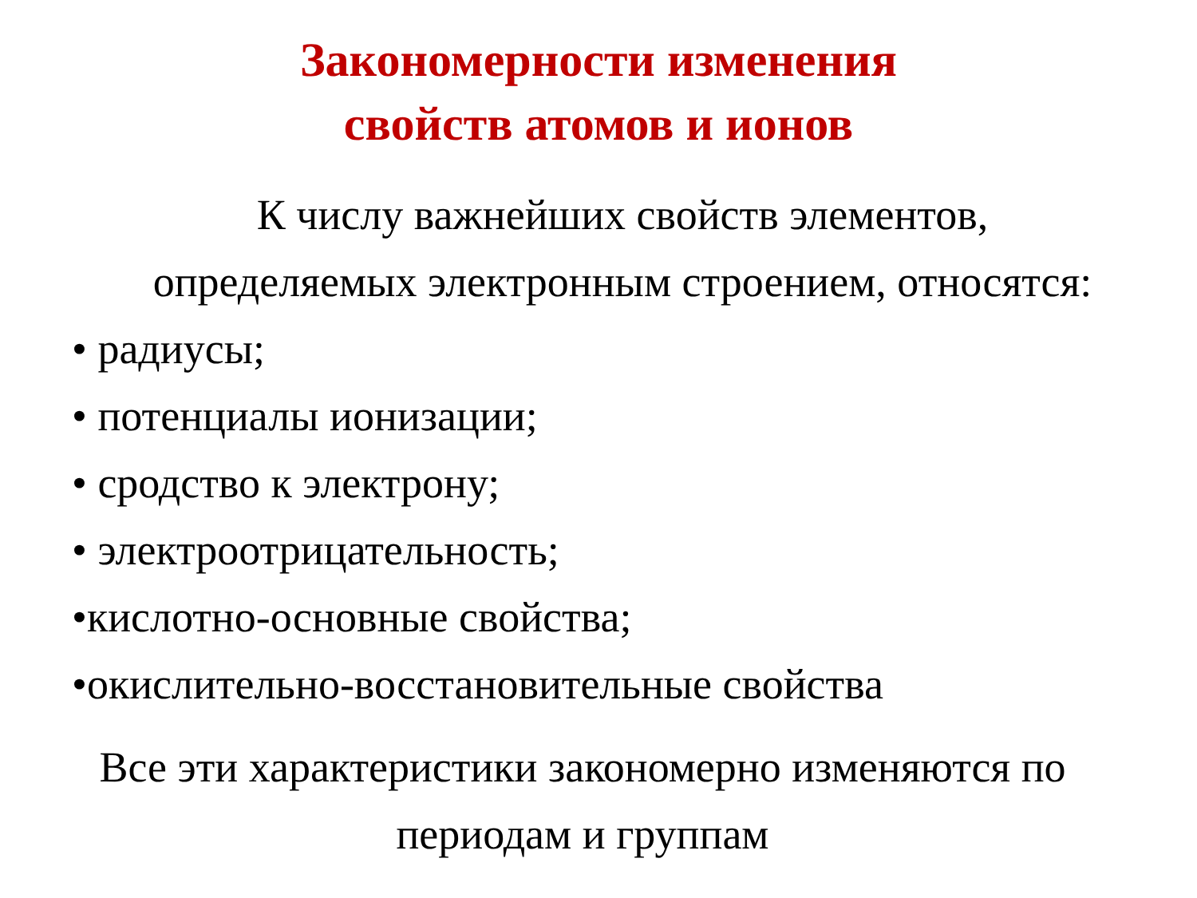Закономерности изменения
свойств атомов и ионов
К числу важнейших свойств элементов,
определяемых электронным строением, относятся:
• радиусы;
• потенциалы ионизации;
• сродство к электрону;
• электроотрицательность;
•кислотно-основные свойства;
•окислительно-восстановительные свойства
Все эти характеристики закономерно изменяются по
периодам и группам